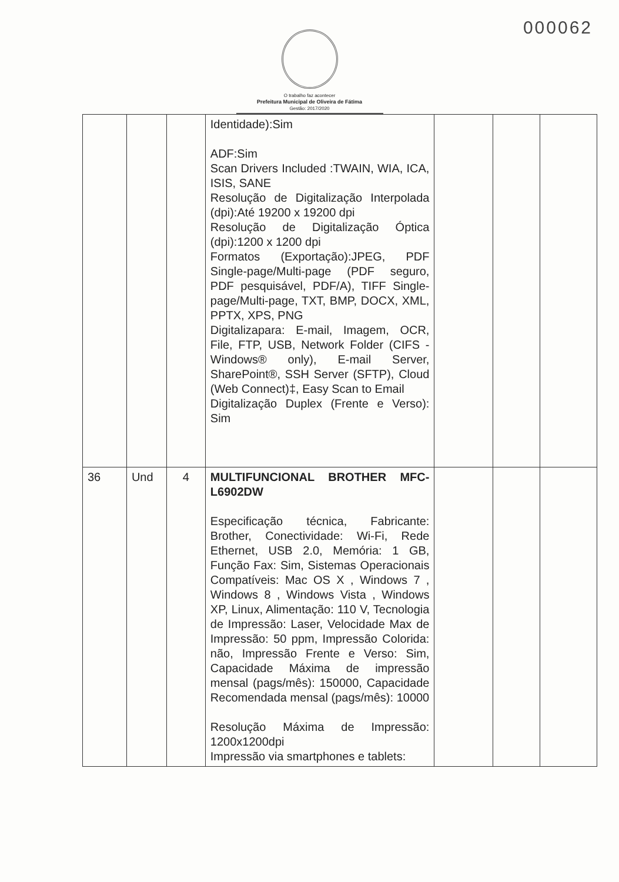000062
O trabalho faz acontecer
Prefeitura Municipal de Oliveira de Fátima
Gestão: 2017/2020
| | | | Identidade):Sim ADF:Sim Scan Drivers Included :TWAIN, WIA, ICA, ISIS, SANE Resolução de Digitalização Interpolada (dpi):Até 19200 x 19200 dpi Resolução de Digitalização Óptica (dpi):1200 x 1200 dpi Formatos (Exportação):JPEG, PDF Single-page/Multi-page (PDF seguro, PDF pesquisável, PDF/A), TIFF Single-page/Multi-page, TXT, BMP, DOCX, XML, PPTX, XPS, PNG Digitalizapara: E-mail, Imagem, OCR, File, FTP, USB, Network Folder (CIFS - Windows® only), E-mail Server, SharePoint®, SSH Server (SFTP), Cloud (Web Connect)‡, Easy Scan to Email Digitalização Duplex (Frente e Verso): Sim | | | |
| 36 | Und | 4 | MULTIFUNCIONAL BROTHER MFC-L6902DW Especificação técnica, Fabricante: Brother, Conectividade: Wi-Fi, Rede Ethernet, USB 2.0, Memória: 1 GB, Função Fax: Sim, Sistemas Operacionais Compatíveis: Mac OS X , Windows 7 , Windows 8 , Windows Vista , Windows XP, Linux, Alimentação: 110 V, Tecnologia de Impressão: Laser, Velocidade Max de Impressão: 50 ppm, Impressão Colorida: não, Impressão Frente e Verso: Sim, Capacidade Máxima de impressão mensal (pags/mês): 150000, Capacidade Recomendada mensal (pags/mês): 10000 Resolução Máxima de Impressão: 1200x1200dpi Impressão via smartphones e tablets: | | | |